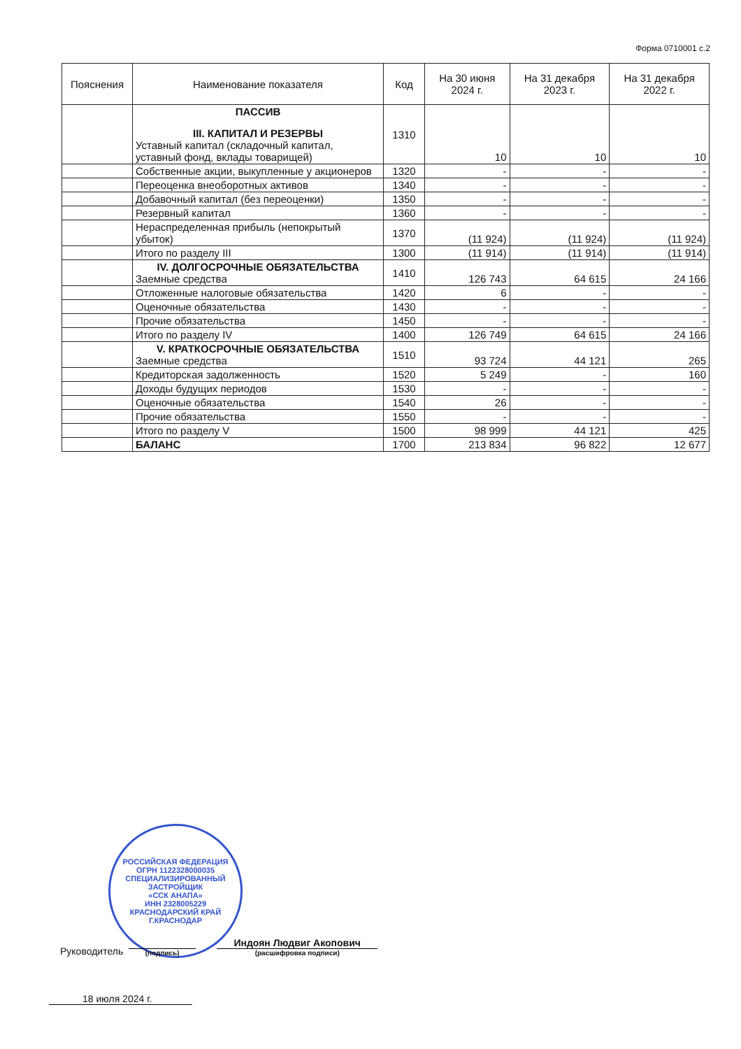Форма 0710001 с.2
| Пояснения | Наименование показателя | Код | На 30 июня 2024 г. | На 31 декабря 2023 г. | На 31 декабря 2022 г. |
| --- | --- | --- | --- | --- | --- |
| | ПАССИВ III. КАПИТАЛ И РЕЗЕРВЫ Уставный капитал (складочный капитал, уставный фонд, вклады товарищей) | 1310 | 10 | 10 | 10 |
| | Собственные акции, выкупленные у акционеров | 1320 | - | - | - |
| | Переоценка внеоборотных активов | 1340 | - | - | - |
| | Добавочный капитал (без переоценки) | 1350 | - | - | - |
| | Резервный капитал | 1360 | - | - | - |
| | Нераспределенная прибыль (непокрытый убыток) | 1370 | (11 924) | (11 924) | (11 924) |
| | Итого по разделу III | 1300 | (11 914) | (11 914) | (11 914) |
| | IV. ДОЛГОСРОЧНЫЕ ОБЯЗАТЕЛЬСТВА Заемные средства | 1410 | 126 743 | 64 615 | 24 166 |
| | Отложенные налоговые обязательства | 1420 | 6 | - | - |
| | Оценочные обязательства | 1430 | - | - | - |
| | Прочие обязательства | 1450 | - | - | - |
| | Итого по разделу IV | 1400 | 126 749 | 64 615 | 24 166 |
| | V. КРАТКОСРОЧНЫЕ ОБЯЗАТЕЛЬСТВА Заемные средства | 1510 | 93 724 | 44 121 | 265 |
| | Кредиторская задолженность | 1520 | 5 249 | - | 160 |
| | Доходы будущих периодов | 1530 | - | - | - |
| | Оценочные обязательства | 1540 | 26 | - | - |
| | Прочие обязательства | 1550 | - | - | - |
| | Итого по разделу V | 1500 | 98 999 | 44 121 | 425 |
| | БАЛАНС | 1700 | 213 834 | 96 822 | 12 677 |
РОССИЙСКАЯ ФЕДЕРАЦИЯ
ОГРН 1122328000035
СПЕЦИАЛИЗИРОВАННЫЙ ЗАСТРОЙЩИК
«ССК АНАПА»
ИНН 2328005229
КРАСНОДАРСКИЙ КРАЙ Г.КРАСНОДАР
Руководитель
(подпись)
Индоян Людвиг Акопович
(расшифровка подписи)
18 июля 2024 г.